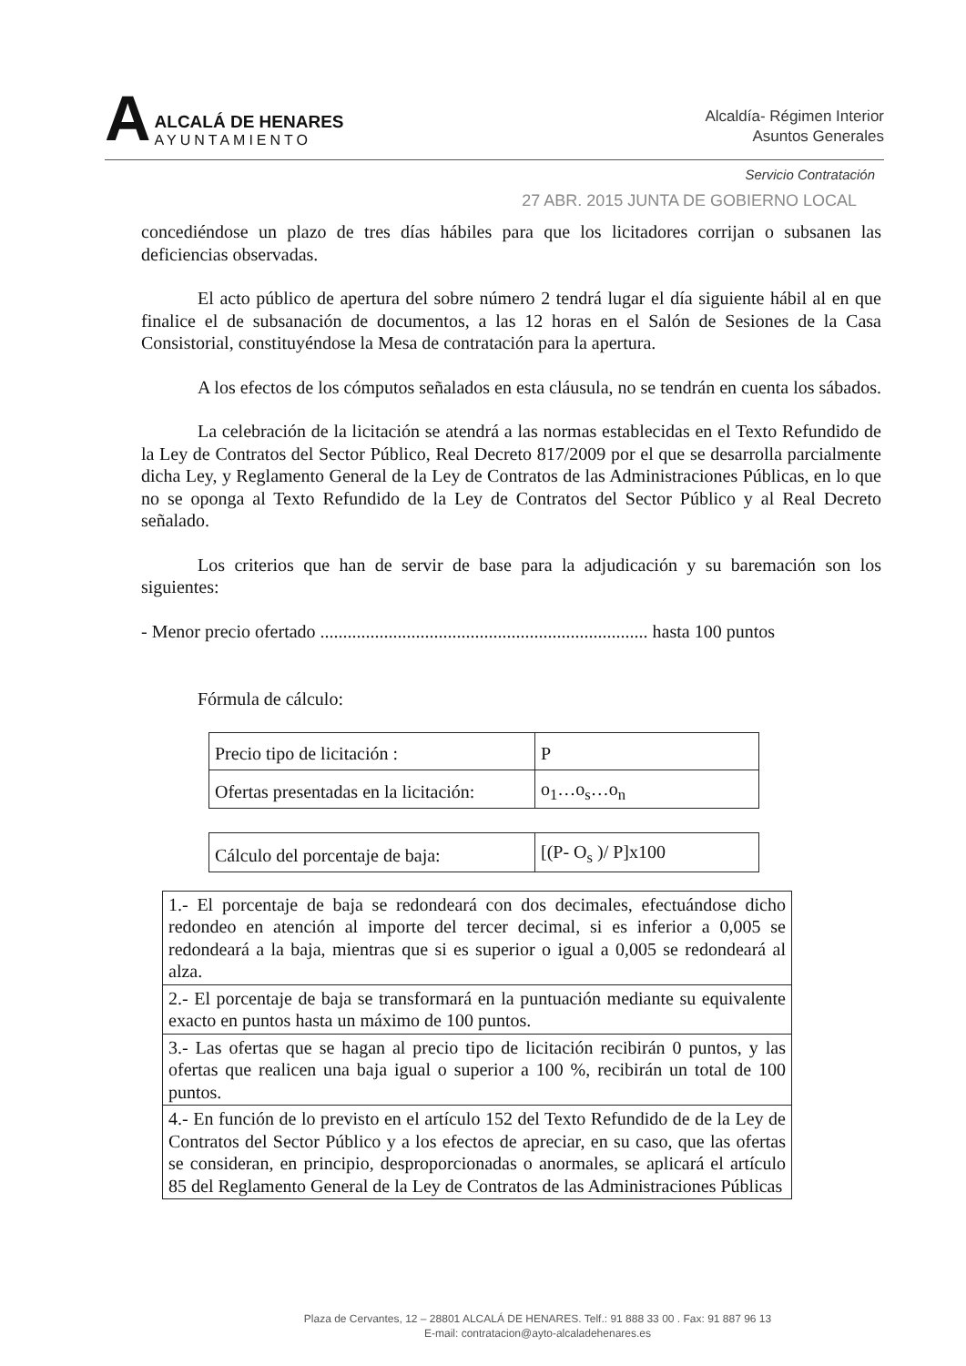A
ALCALÁ DE HENARES
AYUNTAMIENTO
Alcaldía- Régimen Interior
Asuntos Generales
Servicio Contratación
27 ABR. 2015 JUNTA DE GOBIERNO LOCAL
concediéndose un plazo de tres días hábiles para que los licitadores corrijan o subsanen las deficiencias observadas.
El acto público de apertura del sobre número 2 tendrá lugar el día siguiente hábil al en que finalice el de subsanación de documentos, a las 12 horas en el Salón de Sesiones de la Casa Consistorial, constituyéndose la Mesa de contratación para la apertura.
A los efectos de los cómputos señalados en esta cláusula, no se tendrán en cuenta los sábados.
La celebración de la licitación se atendrá a las normas establecidas en el Texto Refundido de la Ley de Contratos del Sector Público, Real Decreto 817/2009 por el que se desarrolla parcialmente dicha Ley, y Reglamento General de la Ley de Contratos de las Administraciones Públicas, en lo que no se oponga al Texto Refundido de la Ley de Contratos del Sector Público y al Real Decreto señalado.
Los criterios que han de servir de base para la adjudicación y su baremación son los siguientes:
- Menor precio ofertado ........................................................................ hasta 100 puntos
Fórmula de cálculo:
| Precio tipo de licitación : | P |
| Ofertas presentadas en la licitación: | o<sub>1</sub>…o<sub>s</sub>…o<sub>n</sub> |
| Cálculo del porcentaje de baja: | [(P- O<sub>s</sub> )/ P]x100 |
| 1.- El porcentaje de baja se redondeará con dos decimales, efectuándose dicho redondeo en atención al importe del tercer decimal, si es inferior a 0,005 se redondeará a la baja, mientras que si es superior o igual a 0,005 se redondeará al alza. |
| 2.- El porcentaje de baja se transformará en la puntuación mediante su equivalente exacto en puntos hasta un máximo de 100 puntos. |
| 3.- Las ofertas que se hagan al precio tipo de licitación recibirán 0 puntos, y las ofertas que realicen una baja igual o superior a 100 %, recibirán un total de 100 puntos. |
| 4.- En función de lo previsto en el artículo 152 del Texto Refundido de de la Ley de Contratos del Sector Público y a los efectos de apreciar, en su caso, que las ofertas se consideran, en principio, desproporcionadas o anormales, se aplicará el artículo 85 del Reglamento General de la Ley de Contratos de las Administraciones Públicas |
Plaza de Cervantes, 12 – 28801 ALCALÁ DE HENARES. Telf.: 91 888 33 00 . Fax: 91 887 96 13
E-mail: contratacion@ayto-alcaladehenares.es